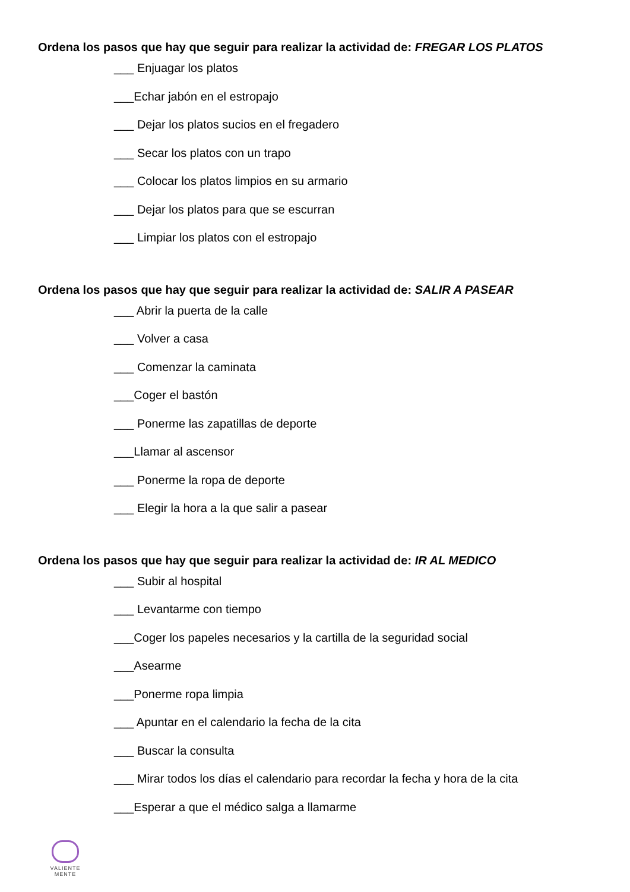Ordena los pasos que hay que seguir para realizar la actividad de: FREGAR LOS PLATOS
___ Enjuagar los platos
___Echar jabón en el estropajo
___ Dejar los platos sucios en el fregadero
___ Secar los platos con un trapo
___ Colocar los platos limpios en su armario
___ Dejar los platos para que se escurran
___ Limpiar los platos con el estropajo
Ordena los pasos que hay que seguir para realizar la actividad de: SALIR A PASEAR
___ Abrir la puerta de la calle
___ Volver a casa
___ Comenzar la caminata
___Coger el bastón
___ Ponerme las zapatillas de deporte
___Llamar al ascensor
___ Ponerme la ropa de deporte
___ Elegir la hora a la que salir a pasear
Ordena los pasos que hay que seguir para realizar la actividad de: IR AL MEDICO
___ Subir al hospital
___ Levantarme con tiempo
___Coger los papeles necesarios y la cartilla de la seguridad social
___Asearme
___Ponerme ropa limpia
___ Apuntar en el calendario la fecha de la cita
___ Buscar la consulta
___ Mirar todos los días el calendario para recordar la fecha y hora de la cita
___Esperar a que el médico salga a llamarme
VALIENTE
MENTE